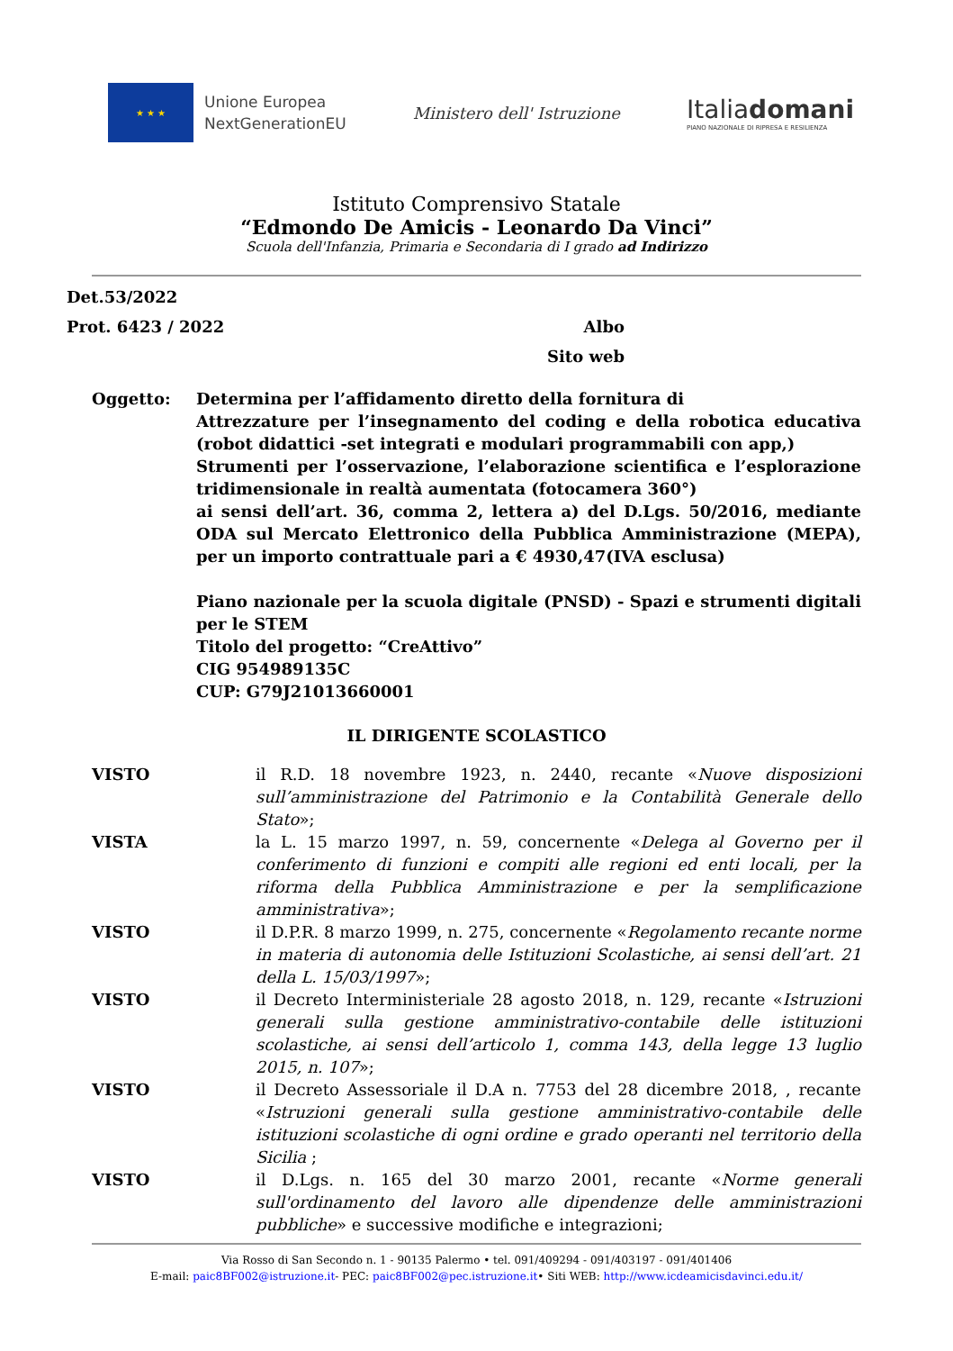★ ★ ★
Unione Europea
NextGenerationEU
Ministero dell' Istruzione
Italiadomani
PIANO NAZIONALE DI RIPRESA E RESILIENZA
Istituto Comprensivo Statale
“Edmondo De Amicis - Leonardo Da Vinci”
Scuola dell'Infanzia, Primaria e Secondaria di I grado ad Indirizzo
Det.53/2022
Prot. 6423 / 2022 Albo
Sito web
Oggetto: Determina per l’affidamento diretto della fornitura di
Attrezzature per l’insegnamento del coding e della robotica educativa (robot didattici -set integrati e modulari programmabili con app,)
Strumenti per l’osservazione, l’elaborazione scientifica e l’esplorazione tridimensionale in realtà aumentata (fotocamera 360°)
ai sensi dell’art. 36, comma 2, lettera a) del D.Lgs. 50/2016, mediante ODA sul Mercato Elettronico della Pubblica Amministrazione (MEPA), per un importo contrattuale pari a € 4930,47(IVA esclusa)
Piano nazionale per la scuola digitale (PNSD) - Spazi e strumenti digitali per le STEM
Titolo del progetto: “CreAttivo”
CIG 954989135C
CUP: G79J21013660001
IL DIRIGENTE SCOLASTICO
VISTO il R.D. 18 novembre 1923, n. 2440, recante «Nuove disposizioni sull’amministrazione del Patrimonio e la Contabilità Generale dello Stato»;
VISTA la L. 15 marzo 1997, n. 59, concernente «Delega al Governo per il conferimento di funzioni e compiti alle regioni ed enti locali, per la riforma della Pubblica Amministrazione e per la semplificazione amministrativa»;
VISTO il D.P.R. 8 marzo 1999, n. 275, concernente «Regolamento recante norme in materia di autonomia delle Istituzioni Scolastiche, ai sensi dell’art. 21 della L. 15/03/1997»;
VISTO il Decreto Interministeriale 28 agosto 2018, n. 129, recante «Istruzioni generali sulla gestione amministrativo-contabile delle istituzioni scolastiche, ai sensi dell’articolo 1, comma 143, della legge 13 luglio 2015, n. 107»;
VISTO il Decreto Assessoriale il D.A n. 7753 del 28 dicembre 2018, , recante «Istruzioni generali sulla gestione amministrativo-contabile delle istituzioni scolastiche di ogni ordine e grado operanti nel territorio della Sicilia ;
VISTO il D.Lgs. n. 165 del 30 marzo 2001, recante «Norme generali sull'ordinamento del lavoro alle dipendenze delle amministrazioni pubbliche» e successive modifiche e integrazioni;
Via Rosso di San Secondo n. 1 - 90135 Palermo • tel. 091/409294 - 091/403197 - 091/401406
E-mail: paic8BF002@istruzione.it- PEC: paic8BF002@pec.istruzione.it• Siti WEB: http://www.icdeamicisdavinci.edu.it/